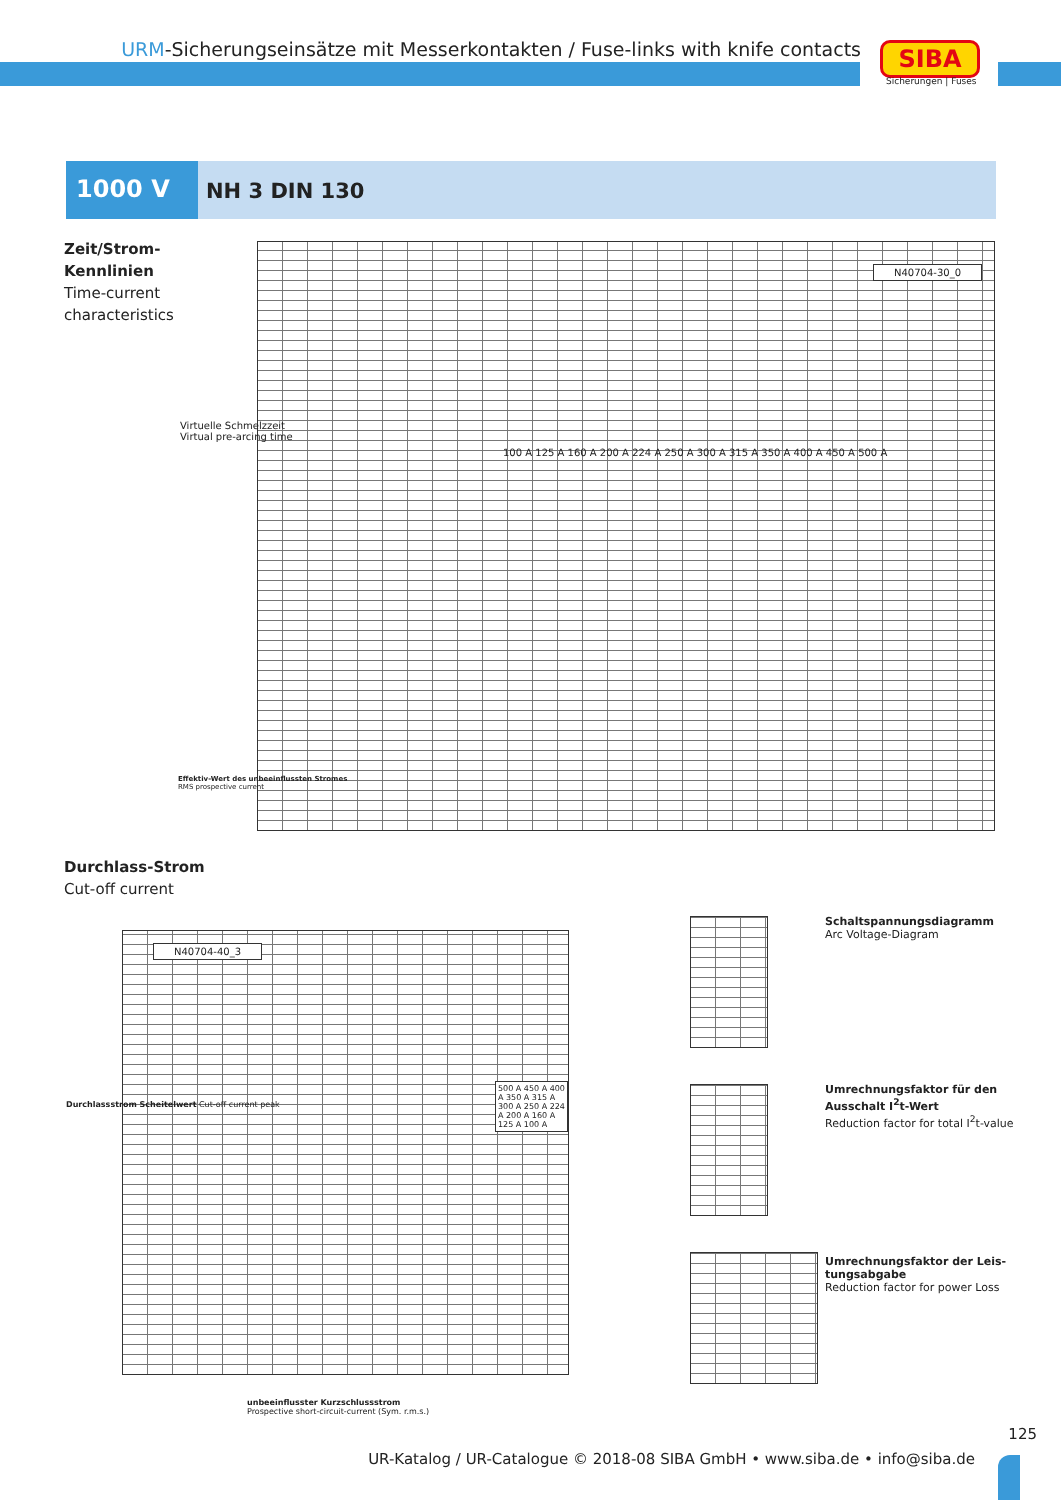URM-Sicherungseinsätze mit Messerkontakten / Fuse-links with knife contacts
SIBA
Sicherungen | Fuses
1000 V
NH 3 DIN 130
Zeit/Strom-
Kennlinien
Time-current
characteristics
N40704-30_0
100 A 125 A 160 A 200 A 224 A 250 A 300 A 315 A 350 A 400 A 450 A 500 A
Virtuelle Schmelzzeit
Virtual pre-arcing time
Effektiv-Wert des unbeeinflussten Stromes
RMS prospective current
Durchlass-Strom
Cut-off current
N40704-40_3
500 A 450 A 400 A 350 A 315 A 300 A 250 A 224 A 200 A 160 A 125 A 100 A
Durchlassstrom Scheitelwert Cut-off current peak
unbeeinflusster Kurzschlussstrom
Prospective short-circuit-current (Sym. r.m.s.)
Schaltspannungsdiagramm
Arc Voltage-Diagram
Umrechnungsfaktor für den
Ausschalt I<sup>2</sup>t-Wert
Reduction factor for total I<sup>2</sup>t-value
Umrechnungsfaktor der Leis-
tungsabgabe
Reduction factor for power Loss
125
UR-Katalog / UR-Catalogue © 2018-08 SIBA GmbH • www.siba.de • info@siba.de